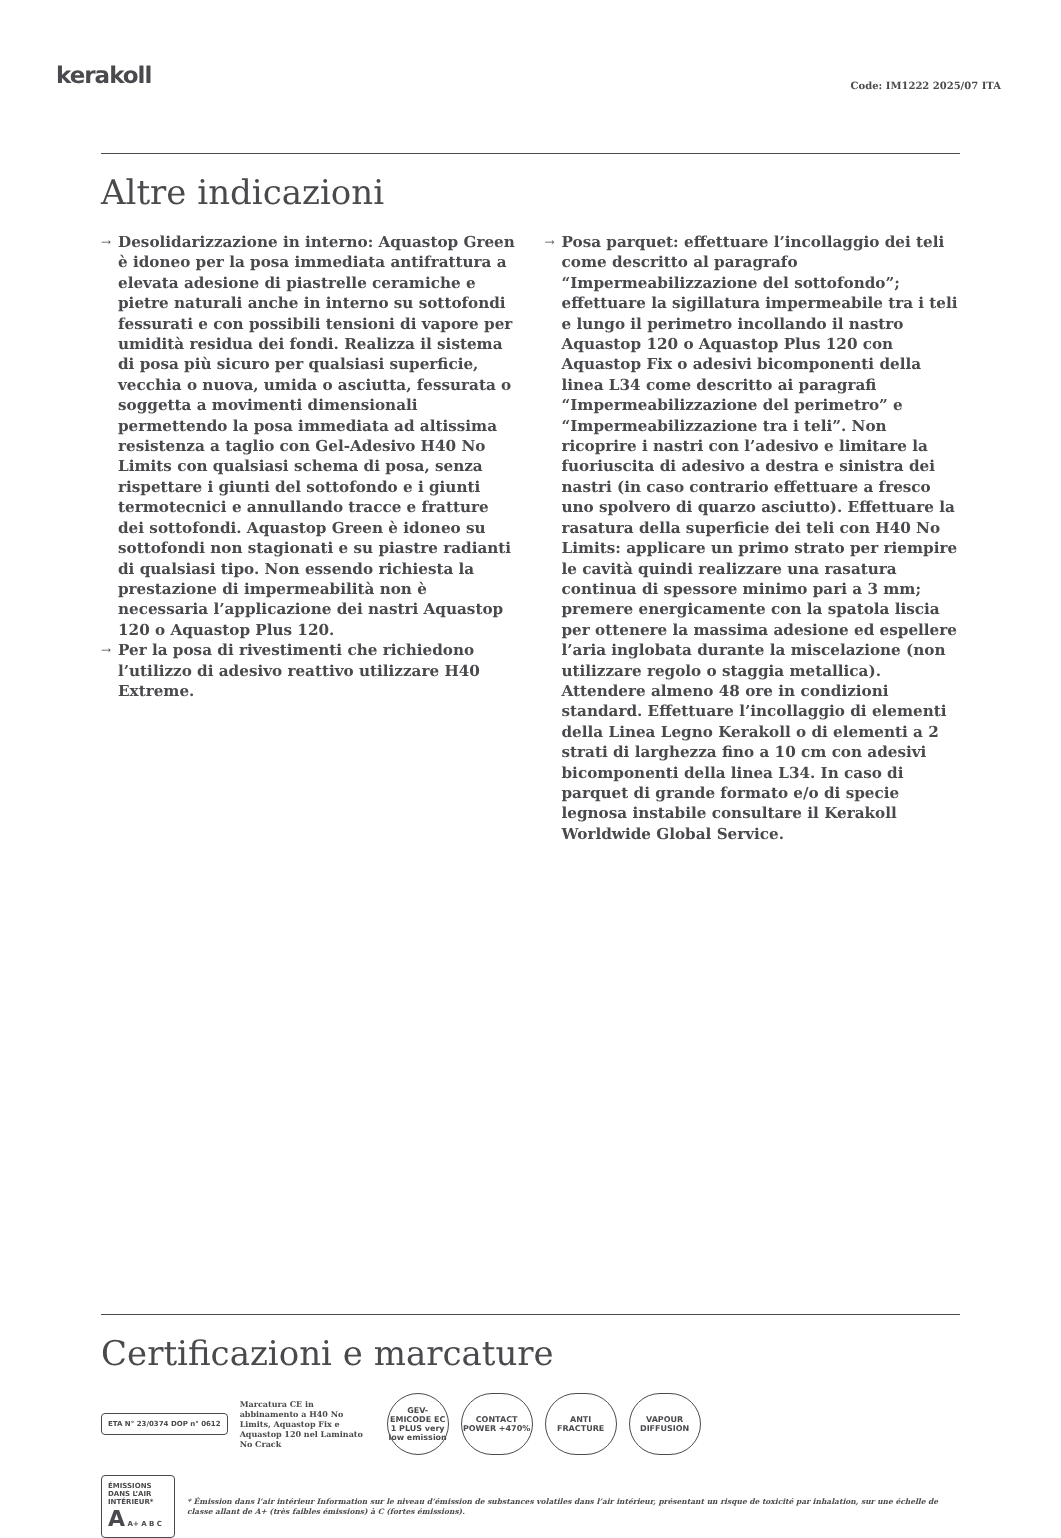kerakoll
Code: IM1222 2025/07 ITA
Altre indicazioni
→ Desolidarizzazione in interno: Aquastop Green è idoneo per la posa immediata antifrattura a elevata adesione di piastrelle ceramiche e pietre naturali anche in interno su sottofondi fessurati e con possibili tensioni di vapore per umidità residua dei fondi. Realizza il sistema di posa più sicuro per qualsiasi superficie, vecchia o nuova, umida o asciutta, fessurata o soggetta a movimenti dimensionali permettendo la posa immediata ad altissima resistenza a taglio con Gel-Adesivo H40 No Limits con qualsiasi schema di posa, senza rispettare i giunti del sottofondo e i giunti termotecnici e annullando tracce e fratture dei sottofondi. Aquastop Green è idoneo su sottofondi non stagionati e su piastre radianti di qualsiasi tipo. Non essendo richiesta la prestazione di impermeabilità non è necessaria l’applicazione dei nastri Aquastop 120 o Aquastop Plus 120.
→ Per la posa di rivestimenti che richiedono l’utilizzo di adesivo reattivo utilizzare H40 Extreme.
→ Posa parquet: effettuare l’incollaggio dei teli come descritto al paragrafo “Impermeabilizzazione del sottofondo”; effettuare la sigillatura impermeabile tra i teli e lungo il perimetro incollando il nastro Aquastop 120 o Aquastop Plus 120 con Aquastop Fix o adesivi bicomponenti della linea L34 come descritto ai paragrafi “Impermeabilizzazione del perimetro” e “Impermeabilizzazione tra i teli”. Non ricoprire i nastri con l’adesivo e limitare la fuoriuscita di adesivo a destra e sinistra dei nastri (in caso contrario effettuare a fresco uno spolvero di quarzo asciutto). Effettuare la rasatura della superficie dei teli con H40 No Limits: applicare un primo strato per riempire le cavità quindi realizzare una rasatura continua di spessore minimo pari a 3 mm; premere energicamente con la spatola liscia per ottenere la massima adesione ed espellere l’aria inglobata durante la miscelazione (non utilizzare regolo o staggia metallica). Attendere almeno 48 ore in condizioni standard. Effettuare l’incollaggio di elementi della Linea Legno Kerakoll o di elementi a 2 strati di larghezza fino a 10 cm con adesivi bicomponenti della linea L34. In caso di parquet di grande formato e/o di specie legnosa instabile consultare il Kerakoll Worldwide Global Service.
Certificazioni e marcature
ETA N° 23/0374 DOP n° 0612
Marcatura CE in abbinamento a H40 No Limits, Aquastop Fix e Aquastop 120 nel Laminato No Crack
GEV-EMICODE EC 1 PLUS very low emission
CONTACT POWER +470%
ANTI FRACTURE
VAPOUR DIFFUSION
ÉMISSIONS DANS L’AIR INTÉRIEUR* A A+ A B C
* Émission dans l’air intérieur Information sur le niveau d’émission de substances volatiles dans l’air intérieur, présentant un risque de toxicité par inhalation, sur une échelle de classe allant de A+ (très faibles émissions) à C (fortes émissions).